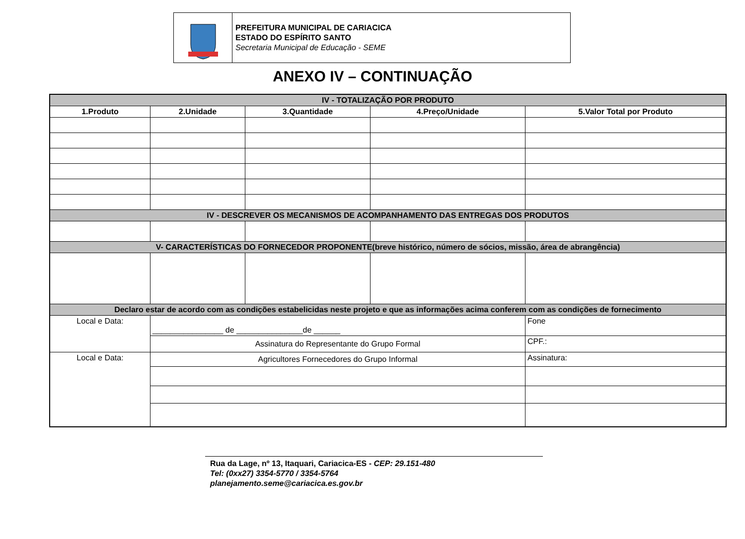PREFEITURA MUNICIPAL DE CARIACICA
ESTADO DO ESPÍRITO SANTO
Secretaria Municipal de Educação - SEME
ANEXO IV – CONTINUAÇÃO
| IV - TOTALIZAÇÃO POR PRODUTO | | | | |
| 1.Produto | 2.Unidade | 3.Quantidade | 4.Preço/Unidade | 5.Valor Total por Produto |
| IV - DESCREVER OS MECANISMOS DE ACOMPANHAMENTO DAS ENTREGAS DOS PRODUTOS | | | | |
| V- CARACTERÍSTICAS DO FORNECEDOR PROPONENTE(breve histórico, número de sócios, missão, área de abrangência) | | | | |
| Declaro estar de acordo com as condições estabelicidas neste projeto e que as informações acima conferem com as condições de fornecimento | | | | |
| Local e Data: | ________________ de _______________de ______ | | | Fone |
| | Assinatura do Representante do Grupo Formal | | | CPF.: |
| Local e Data: | Agricultores Fornecedores do Grupo Informal | | | Assinatura: |
Rua da Lage, nº 13, Itaquari, Cariacica-ES - CEP: 29.151-480
Tel: (0xx27) 3354-5770 / 3354-5764
planejamento.seme@cariacica.es.gov.br